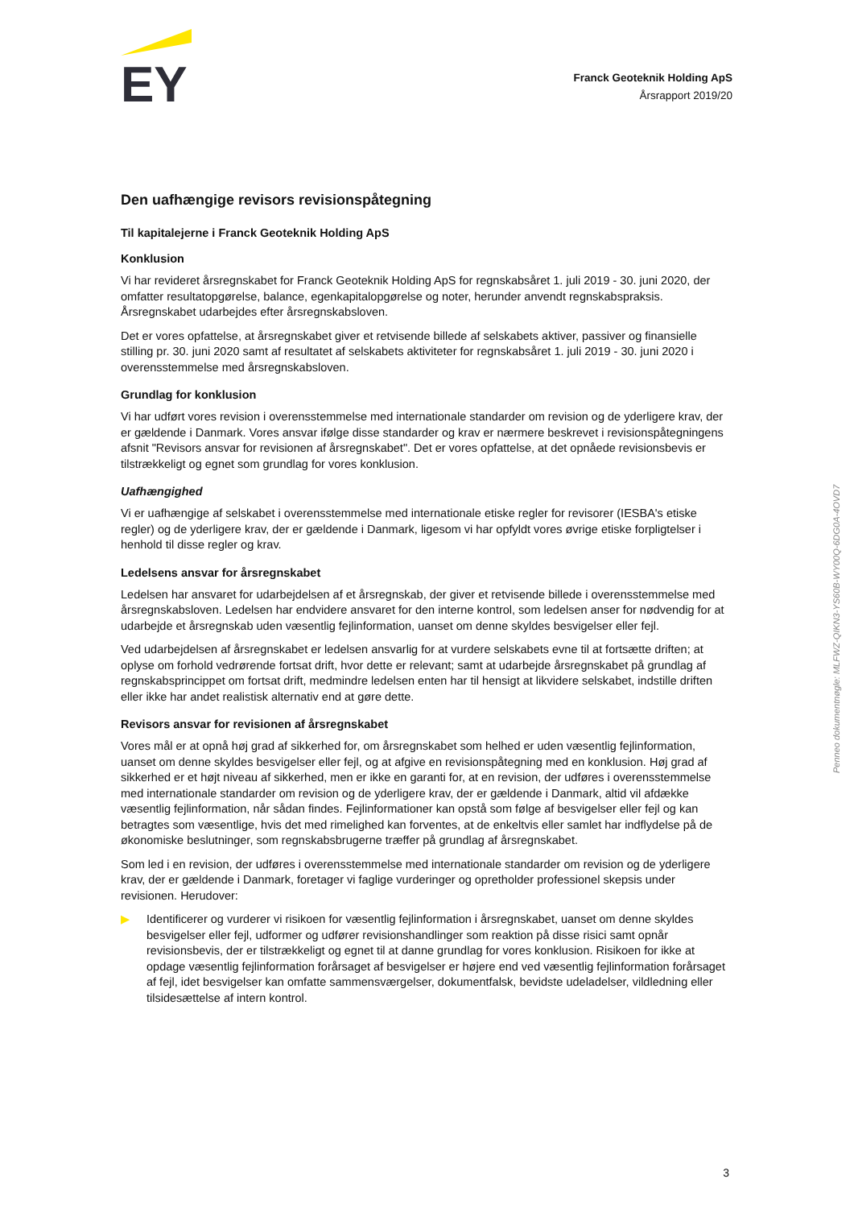EY
Franck Geoteknik Holding ApS
Årsrapport 2019/20
Den uafhængige revisors revisionspåtegning
Til kapitalejerne i Franck Geoteknik Holding ApS
Konklusion
Vi har revideret årsregnskabet for Franck Geoteknik Holding ApS for regnskabsåret 1. juli 2019 - 30. juni 2020, der omfatter resultatopgørelse, balance, egenkapitalopgørelse og noter, herunder anvendt regnskabspraksis. Årsregnskabet udarbejdes efter årsregnskabsloven.
Det er vores opfattelse, at årsregnskabet giver et retvisende billede af selskabets aktiver, passiver og finansielle stilling pr. 30. juni 2020 samt af resultatet af selskabets aktiviteter for regnskabsåret 1. juli 2019 - 30. juni 2020 i overensstemmelse med årsregnskabsloven.
Grundlag for konklusion
Vi har udført vores revision i overensstemmelse med internationale standarder om revision og de yderligere krav, der er gældende i Danmark. Vores ansvar ifølge disse standarder og krav er nærmere beskrevet i revisionspåtegningens afsnit "Revisors ansvar for revisionen af årsregnskabet". Det er vores opfattelse, at det opnåede revisionsbevis er tilstrækkeligt og egnet som grundlag for vores konklusion.
Uafhængighed
Vi er uafhængige af selskabet i overensstemmelse med internationale etiske regler for revisorer (IESBA's etiske regler) og de yderligere krav, der er gældende i Danmark, ligesom vi har opfyldt vores øvrige etiske forpligtelser i henhold til disse regler og krav.
Ledelsens ansvar for årsregnskabet
Ledelsen har ansvaret for udarbejdelsen af et årsregnskab, der giver et retvisende billede i overensstemmelse med årsregnskabsloven. Ledelsen har endvidere ansvaret for den interne kontrol, som ledelsen anser for nødvendig for at udarbejde et årsregnskab uden væsentlig fejlinformation, uanset om denne skyldes besvigelser eller fejl.
Ved udarbejdelsen af årsregnskabet er ledelsen ansvarlig for at vurdere selskabets evne til at fortsætte driften; at oplyse om forhold vedrørende fortsat drift, hvor dette er relevant; samt at udarbejde årsregnskabet på grundlag af regnskabsprincippet om fortsat drift, medmindre ledelsen enten har til hensigt at likvidere selskabet, indstille driften eller ikke har andet realistisk alternativ end at gøre dette.
Revisors ansvar for revisionen af årsregnskabet
Vores mål er at opnå høj grad af sikkerhed for, om årsregnskabet som helhed er uden væsentlig fejlinformation, uanset om denne skyldes besvigelser eller fejl, og at afgive en revisionspåtegning med en konklusion. Høj grad af sikkerhed er et højt niveau af sikkerhed, men er ikke en garanti for, at en revision, der udføres i overensstemmelse med internationale standarder om revision og de yderligere krav, der er gældende i Danmark, altid vil afdække væsentlig fejlinformation, når sådan findes. Fejlinformationer kan opstå som følge af besvigelser eller fejl og kan betragtes som væsentlige, hvis det med rimelighed kan forventes, at de enkeltvis eller samlet har indflydelse på de økonomiske beslutninger, som regnskabsbrugerne træffer på grundlag af årsregnskabet.
Som led i en revision, der udføres i overensstemmelse med internationale standarder om revision og de yderligere krav, der er gældende i Danmark, foretager vi faglige vurderinger og opretholder professionel skepsis under revisionen. Herudover:
▶ Identificerer og vurderer vi risikoen for væsentlig fejlinformation i årsregnskabet, uanset om denne skyldes besvigelser eller fejl, udformer og udfører revisionshandlinger som reaktion på disse risici samt opnår revisionsbevis, der er tilstrækkeligt og egnet til at danne grundlag for vores konklusion. Risikoen for ikke at opdage væsentlig fejlinformation forårsaget af besvigelser er højere end ved væsentlig fejlinformation forårsaget af fejl, idet besvigelser kan omfatte sammensværgelser, dokumentfalsk, bevidste udeladelser, vildledning eller tilsidesættelse af intern kontrol.
Penneo dokumentnøgle: MLFWZ-QIKN3-YS60B-WY00Q-6DG0A-4OVD7
3